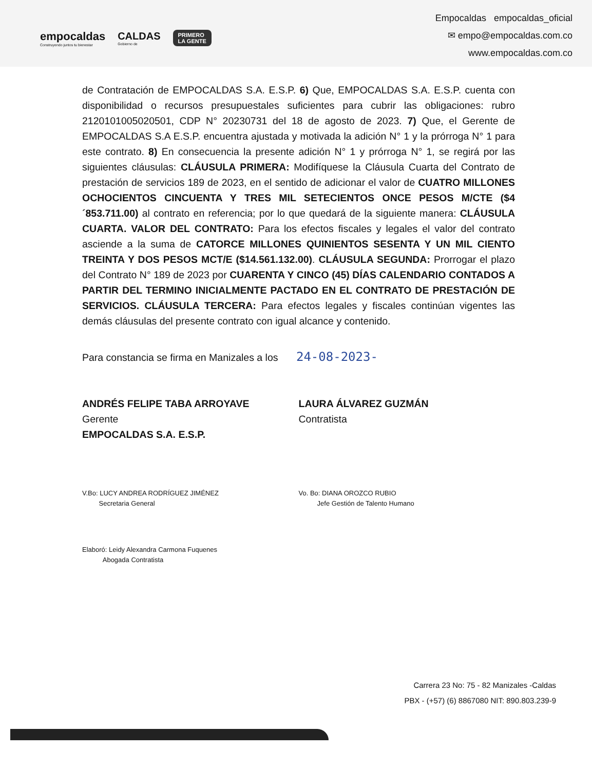empocaldas
Construyendo juntos tu bienestar
CALDAS
Gobierno de
PRIMERO
LA GENTE
Empocaldas empocaldas_oficial
✉ empo@empocaldas.com.co
www.empocaldas.com.co
de Contratación de EMPOCALDAS S.A. E.S.P. 6) Que, EMPOCALDAS S.A. E.S.P. cuenta con disponibilidad o recursos presupuestales suficientes para cubrir las obligaciones: rubro 2120101005020501, CDP N° 20230731 del 18 de agosto de 2023. 7) Que, el Gerente de EMPOCALDAS S.A E.S.P. encuentra ajustada y motivada la adición N° 1 y la prórroga N° 1 para este contrato. 8) En consecuencia la presente adición N° 1 y prórroga N° 1, se regirá por las siguientes cláusulas: CLÁUSULA PRIMERA: Modifíquese la Cláusula Cuarta del Contrato de prestación de servicios 189 de 2023, en el sentido de adicionar el valor de CUATRO MILLONES OCHOCIENTOS CINCUENTA Y TRES MIL SETECIENTOS ONCE PESOS M/CTE ($4´853.711.00) al contrato en referencia; por lo que quedará de la siguiente manera: CLÁUSULA CUARTA. VALOR DEL CONTRATO: Para los efectos fiscales y legales el valor del contrato asciende a la suma de CATORCE MILLONES QUINIENTOS SESENTA Y UN MIL CIENTO TREINTA Y DOS PESOS MCT/E ($14.561.132.00). CLÁUSULA SEGUNDA: Prorrogar el plazo del Contrato N° 189 de 2023 por CUARENTA Y CINCO (45) DÍAS CALENDARIO CONTADOS A PARTIR DEL TERMINO INICIALMENTE PACTADO EN EL CONTRATO DE PRESTACIÓN DE SERVICIOS. CLÁUSULA TERCERA: Para efectos legales y fiscales continúan vigentes las demás cláusulas del presente contrato con igual alcance y contenido.
Para constancia se firma en Manizales a los 24-08-2023-
ANDRÉS FELIPE TABA ARROYAVE
Gerente
EMPOCALDAS S.A. E.S.P.
LAURA ÁLVAREZ GUZMÁN
Contratista
V.Bo: LUCY ANDREA RODRÍGUEZ JIMÉNEZ
Secretaria General
Vo. Bo: DIANA OROZCO RUBIO
Jefe Gestión de Talento Humano
Elaboró: Leidy Alexandra Carmona Fuquenes
Abogada Contratista
Carrera 23 No: 75 - 82 Manizales -Caldas
PBX - (+57) (6) 8867080 NIT: 890.803.239-9